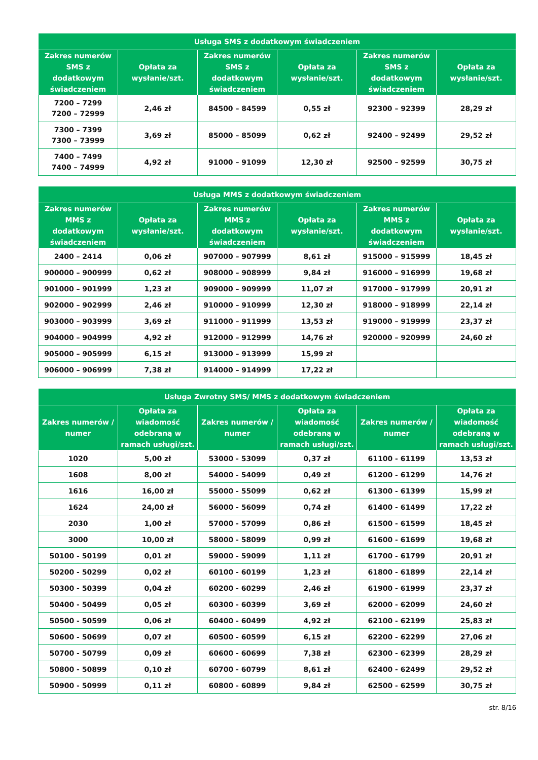| Usługa SMS z dodatkowym świadczeniem | | | | | |
| --- | --- | --- | --- | --- | --- |
| Zakres numerów SMS z dodatkowym świadczeniem | Opłata za wysłanie/szt. | Zakres numerów SMS z dodatkowym świadczeniem | Opłata za wysłanie/szt. | Zakres numerów SMS z dodatkowym świadczeniem | Opłata za wysłanie/szt. |
| 7200 – 7299 7200 – 72999 | 2,46 zł | 84500 – 84599 | 0,55 zł | 92300 – 92399 | 28,29 zł |
| 7300 – 7399 7300 – 73999 | 3,69 zł | 85000 – 85099 | 0,62 zł | 92400 – 92499 | 29,52 zł |
| 7400 – 7499 7400 – 74999 | 4,92 zł | 91000 – 91099 | 12,30 zł | 92500 – 92599 | 30,75 zł |
| Usługa MMS z dodatkowym świadczeniem | | | | | |
| --- | --- | --- | --- | --- | --- |
| Zakres numerów MMS z dodatkowym świadczeniem | Opłata za wysłanie/szt. | Zakres numerów MMS z dodatkowym świadczeniem | Opłata za wysłanie/szt. | Zakres numerów MMS z dodatkowym świadczeniem | Opłata za wysłanie/szt. |
| 2400 – 2414 | 0,06 zł | 907000 – 907999 | 8,61 zł | 915000 – 915999 | 18,45 zł |
| 900000 – 900999 | 0,62 zł | 908000 – 908999 | 9,84 zł | 916000 – 916999 | 19,68 zł |
| 901000 – 901999 | 1,23 zł | 909000 – 909999 | 11,07 zł | 917000 – 917999 | 20,91 zł |
| 902000 – 902999 | 2,46 zł | 910000 – 910999 | 12,30 zł | 918000 – 918999 | 22,14 zł |
| 903000 – 903999 | 3,69 zł | 911000 – 911999 | 13,53 zł | 919000 – 919999 | 23,37 zł |
| 904000 – 904999 | 4,92 zł | 912000 – 912999 | 14,76 zł | 920000 – 920999 | 24,60 zł |
| 905000 – 905999 | 6,15 zł | 913000 – 913999 | 15,99 zł | | |
| 906000 – 906999 | 7,38 zł | 914000 – 914999 | 17,22 zł | | |
| Usługa Zwrotny SMS/ MMS z dodatkowym świadczeniem | | | | | |
| --- | --- | --- | --- | --- | --- |
| Zakres numerów / numer | Opłata za wiadomość odebraną w ramach usługi/szt. | Zakres numerów / numer | Opłata za wiadomość odebraną w ramach usługi/szt. | Zakres numerów / numer | Opłata za wiadomość odebraną w ramach usługi/szt. |
| 1020 | 5,00 zł | 53000 - 53099 | 0,37 zł | 61100 - 61199 | 13,53 zł |
| 1608 | 8,00 zł | 54000 - 54099 | 0,49 zł | 61200 - 61299 | 14,76 zł |
| 1616 | 16,00 zł | 55000 - 55099 | 0,62 zł | 61300 - 61399 | 15,99 zł |
| 1624 | 24,00 zł | 56000 - 56099 | 0,74 zł | 61400 - 61499 | 17,22 zł |
| 2030 | 1,00 zł | 57000 - 57099 | 0,86 zł | 61500 - 61599 | 18,45 zł |
| 3000 | 10,00 zł | 58000 - 58099 | 0,99 zł | 61600 - 61699 | 19,68 zł |
| 50100 - 50199 | 0,01 zł | 59000 - 59099 | 1,11 zł | 61700 - 61799 | 20,91 zł |
| 50200 - 50299 | 0,02 zł | 60100 - 60199 | 1,23 zł | 61800 - 61899 | 22,14 zł |
| 50300 - 50399 | 0,04 zł | 60200 - 60299 | 2,46 zł | 61900 - 61999 | 23,37 zł |
| 50400 - 50499 | 0,05 zł | 60300 - 60399 | 3,69 zł | 62000 - 62099 | 24,60 zł |
| 50500 - 50599 | 0,06 zł | 60400 - 60499 | 4,92 zł | 62100 - 62199 | 25,83 zł |
| 50600 - 50699 | 0,07 zł | 60500 - 60599 | 6,15 zł | 62200 - 62299 | 27,06 zł |
| 50700 - 50799 | 0,09 zł | 60600 - 60699 | 7,38 zł | 62300 - 62399 | 28,29 zł |
| 50800 - 50899 | 0,10 zł | 60700 - 60799 | 8,61 zł | 62400 - 62499 | 29,52 zł |
| 50900 - 50999 | 0,11 zł | 60800 - 60899 | 9,84 zł | 62500 - 62599 | 30,75 zł |
str. 8/16